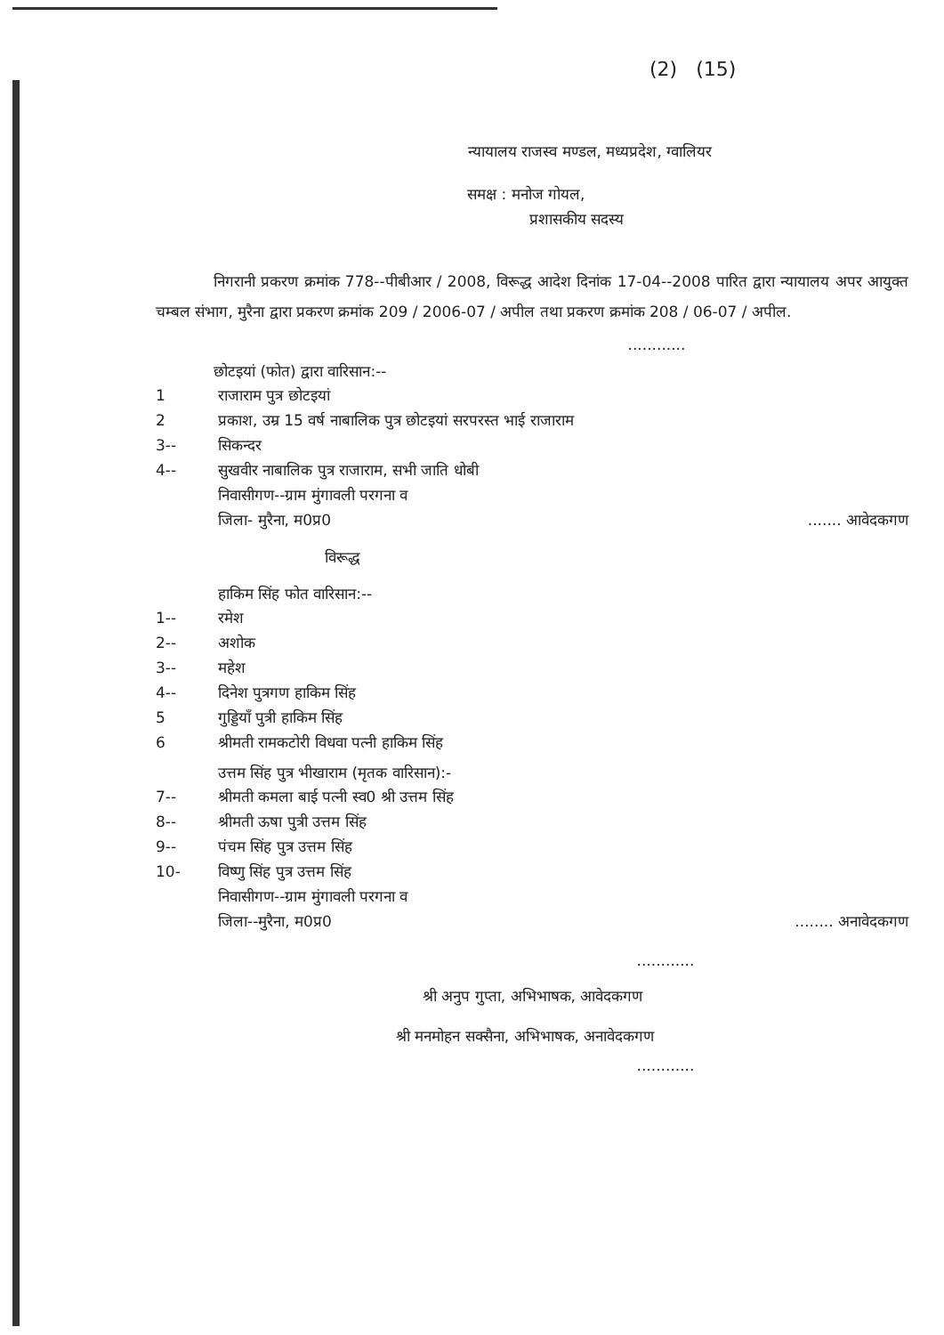(2) (15)
न्यायालय राजस्व मण्डल, मध्यप्रदेश, ग्वालियर
समक्ष : मनोज गोयल,
प्रशासकीय सदस्य
निगरानी प्रकरण क्रमांक 778--पीबीआर / 2008, विरूद्ध आदेश दिनांक 17-04--2008 पारित द्वारा न्यायालय अपर आयुक्त चम्बल संभाग, मुरैना द्वारा प्रकरण क्रमांक 209 / 2006-07 / अपील तथा प्रकरण क्रमांक 208 / 06-07 / अपील.
............
छोटइयां (फोत) द्वारा वारिसान:--
1 राजाराम पुत्र छोटइयां
2 प्रकाश, उम्र 15 वर्ष नाबालिक पुत्र छोटइयां सरपरस्त भाई राजाराम
3-- सिकन्दर
4-- सुखवीर नाबालिक पुत्र राजाराम, सभी जाति धोबी
निवासीगण--ग्राम मुंगावली परगना व
जिला- मुरैना, म0प्र0....... आवेदकगण
विरूद्ध
हाकिम सिंह फोत वारिसान:--
1-- रमेश
2-- अशोक
3-- महेश
4-- दिनेश पुत्रगण हाकिम सिंह
5 गुड्डियाँ पुत्री हाकिम सिंह
6 श्रीमती रामकटोरी विधवा पत्नी हाकिम सिंह
उत्तम सिंह पुत्र भीखाराम (मृतक वारिसान):-
7-- श्रीमती कमला बाई पत्नी स्व0 श्री उत्तम सिंह
8-- श्रीमती ऊषा पुत्री उत्तम सिंह
9-- पंचम सिंह पुत्र उत्तम सिंह
10- विष्णु सिंह पुत्र उत्तम सिंह
निवासीगण--ग्राम मुंगावली परगना व
जिला--मुरैना, म0प्र0........ अनावेदकगण
............
श्री अनुप गुप्ता, अभिभाषक, आवेदकगण
श्री मनमोहन सक्सैना, अभिभाषक, अनावेदकगण
............